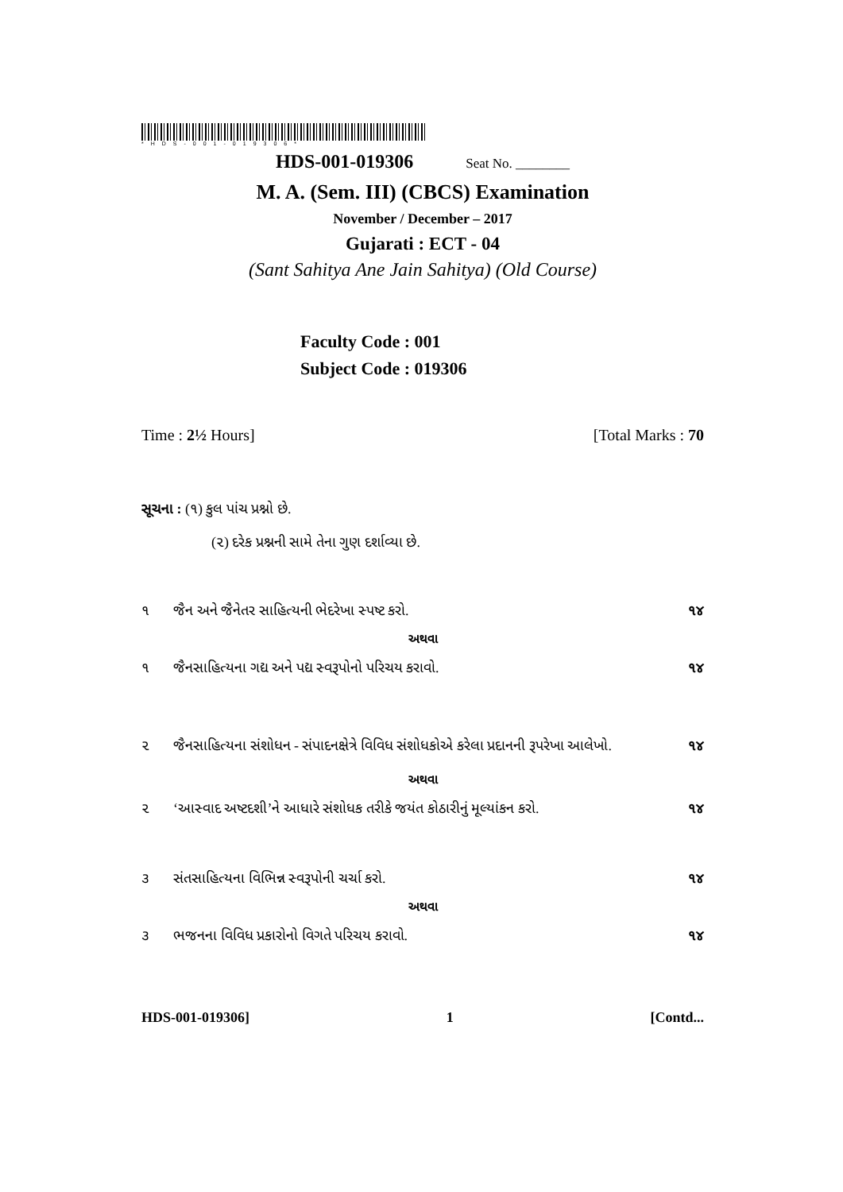*HDS-001-019306*
HDS-001-019306 Seat No. ________
M. A. (Sem. III) (CBCS) Examination
November / December – 2017
Gujarati : ECT - 04
(Sant Sahitya Ane Jain Sahitya) (Old Course)
Faculty Code : 001
Subject Code : 019306
Time : 2½ Hours] [Total Marks : 70
સૂચના : (૧) કુલ પાંચ પ્રશ્નો છે.
(૨) દરેક પ્રશ્નની સામે તેના ગુણ દર્શાવ્યા છે.
૧ જૈન અને જૈનેતર સાહિત્યની ભેદરેખા સ્પષ્ટ કરો. ૧૪
અથવા
૧ જૈનસાહિત્યના ગદ્ય અને પદ્ય સ્વરૂપોનો પરિચય કરાવો. ૧૪
૨ જૈનસાહિત્યના સંશોધન - સંપાદનક્ષેત્રે વિવિધ સંશોધકોએ કરેલા પ્રદાનની રૂપરેખા આલેખો. ૧૪
અથવા
૨ ‘આસ્વાદ અષ્ટદશી’ને આધારે સંશોધક તરીકે જયંત કોઠારીનું મૂલ્યાંકન કરો. ૧૪
૩ સંતસાહિત્યના વિભિન્ન સ્વરૂપોની ચર્ચા કરો. ૧૪
અથવા
૩ ભજનના વિવિધ પ્રકારોનો વિગતે પરિચય કરાવો. ૧૪
HDS-001-019306] 1 [Contd...